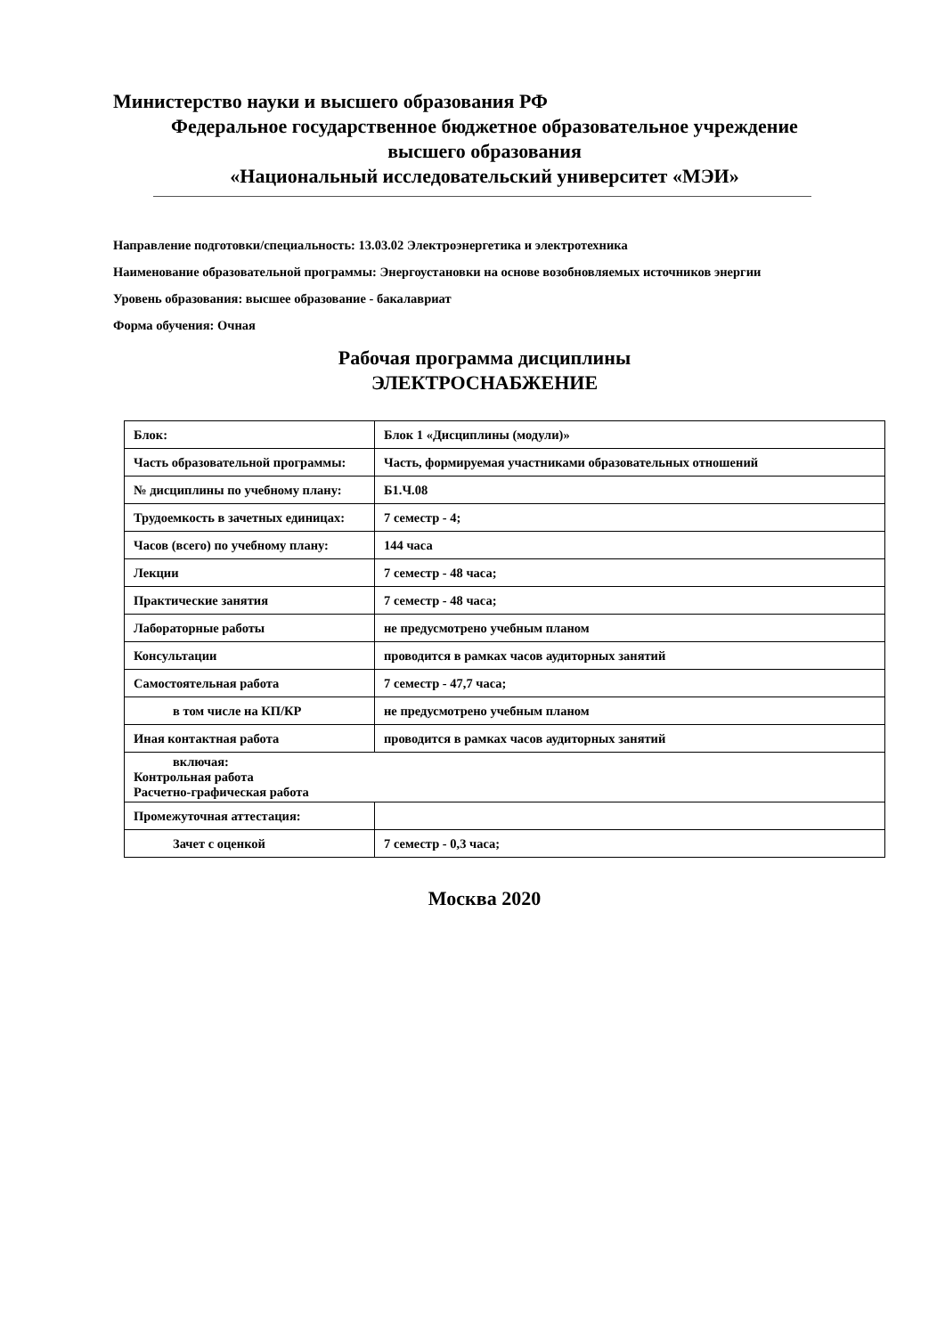Министерство науки и высшего образования РФ
Федеральное государственное бюджетное образовательное учреждение
высшего образования
«Национальный исследовательский университет «МЭИ»
Направление подготовки/специальность: 13.03.02 Электроэнергетика и электротехника
Наименование образовательной программы: Энергоустановки на основе возобновляемых источников энергии
Уровень образования: высшее образование - бакалавриат
Форма обучения: Очная
Рабочая программа дисциплины
ЭЛЕКТРОСНАБЖЕНИЕ
| Блок: | Блок 1 «Дисциплины (модули)» |
| Часть образовательной программы: | Часть, формируемая участниками образовательных отношений |
| № дисциплины по учебному плану: | Б1.Ч.08 |
| Трудоемкость в зачетных единицах: | 7 семестр - 4; |
| Часов (всего) по учебному плану: | 144 часа |
| Лекции | 7 семестр - 48 часа; |
| Практические занятия | 7 семестр - 48 часа; |
| Лабораторные работы | не предусмотрено учебным планом |
| Консультации | проводится в рамках часов аудиторных занятий |
| Самостоятельная работа | 7 семестр - 47,7 часа; |
| в том числе на КП/КР | не предусмотрено учебным планом |
| Иная контактная работа | проводится в рамках часов аудиторных занятий |
| включая: Контрольная работа Расчетно-графическая работа | |
| Промежуточная аттестация: | |
| Зачет с оценкой | 7 семестр - 0,3 часа; |
Москва 2020